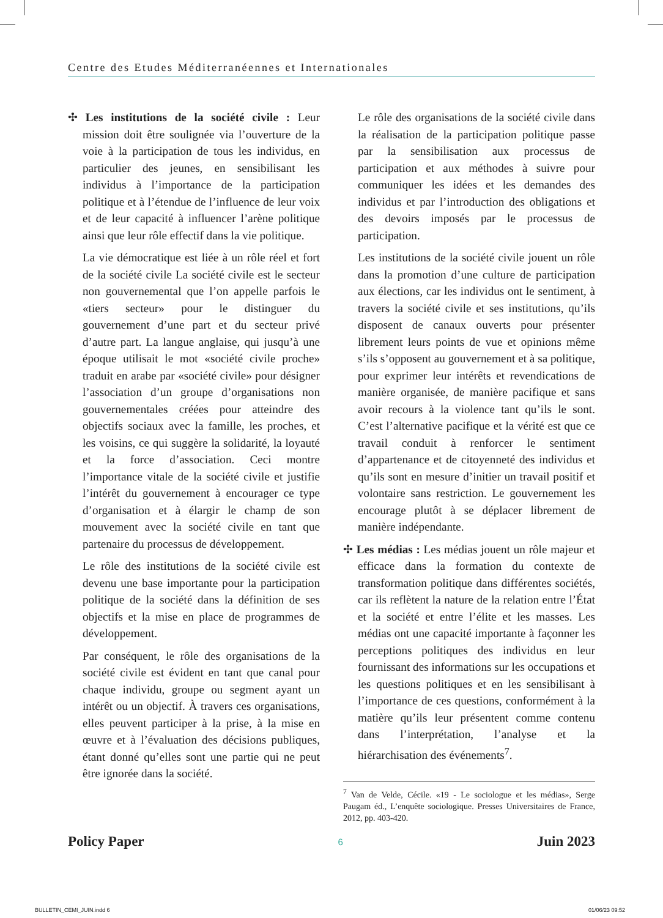Centre des Etudes Méditerranéennes et Internationales
✣ Les institutions de la société civile : Leur mission doit être soulignée via l’ouverture de la voie à la participation de tous les individus, en particulier des jeunes, en sensibilisant les individus à l’importance de la participation politique et à l’étendue de l’influence de leur voix et de leur capacité à influencer l’arène politique ainsi que leur rôle effectif dans la vie politique.
La vie démocratique est liée à un rôle réel et fort de la société civile La société civile est le secteur non gouvernemental que l’on appelle parfois le «tiers secteur» pour le distinguer du gouvernement d’une part et du secteur privé d’autre part. La langue anglaise, qui jusqu’à une époque utilisait le mot «société civile proche» traduit en arabe par «société civile» pour désigner l’association d’un groupe d’organisations non gouvernementales créées pour atteindre des objectifs sociaux avec la famille, les proches, et les voisins, ce qui suggère la solidarité, la loyauté et la force d’association. Ceci montre l’importance vitale de la société civile et justifie l’intérêt du gouvernement à encourager ce type d’organisation et à élargir le champ de son mouvement avec la société civile en tant que partenaire du processus de développement.
Le rôle des institutions de la société civile est devenu une base importante pour la participation politique de la société dans la définition de ses objectifs et la mise en place de programmes de développement.
Par conséquent, le rôle des organisations de la société civile est évident en tant que canal pour chaque individu, groupe ou segment ayant un intérêt ou un objectif. À travers ces organisations, elles peuvent participer à la prise, à la mise en œuvre et à l’évaluation des décisions publiques, étant donné qu’elles sont une partie qui ne peut être ignorée dans la société.
Le rôle des organisations de la société civile dans la réalisation de la participation politique passe par la sensibilisation aux processus de participation et aux méthodes à suivre pour communiquer les idées et les demandes des individus et par l’introduction des obligations et des devoirs imposés par le processus de participation.
Les institutions de la société civile jouent un rôle dans la promotion d’une culture de participation aux élections, car les individus ont le sentiment, à travers la société civile et ses institutions, qu’ils disposent de canaux ouverts pour présenter librement leurs points de vue et opinions même s’ils s’opposent au gouvernement et à sa politique, pour exprimer leur intérêts et revendications de manière organisée, de manière pacifique et sans avoir recours à la violence tant qu’ils le sont. C’est l’alternative pacifique et la vérité est que ce travail conduit à renforcer le sentiment d’appartenance et de citoyenneté des individus et qu’ils sont en mesure d’initier un travail positif et volontaire sans restriction. Le gouvernement les encourage plutôt à se déplacer librement de manière indépendante.
✣ Les médias : Les médias jouent un rôle majeur et efficace dans la formation du contexte de transformation politique dans différentes sociétés, car ils reflètent la nature de la relation entre l’État et la société et entre l’élite et les masses. Les médias ont une capacité importante à façonner les perceptions politiques des individus en leur fournissant des informations sur les occupations et les questions politiques et en les sensibilisant à l’importance de ces questions, conformément à la matière qu’ils leur présentent comme contenu dans l’interprétation, l’analyse et la hiérarchisation des événements<sup>7</sup>.
<sup>7</sup> Van de Velde, Cécile. «19 - Le sociologue et les médias», Serge Paugam éd., L’enquête sociologique. Presses Universitaires de France, 2012, pp. 403-420.
Policy Paper 6 Juin 2023
BULLETIN_CEMI_JUIN.indd 6 01/06/23 09:52